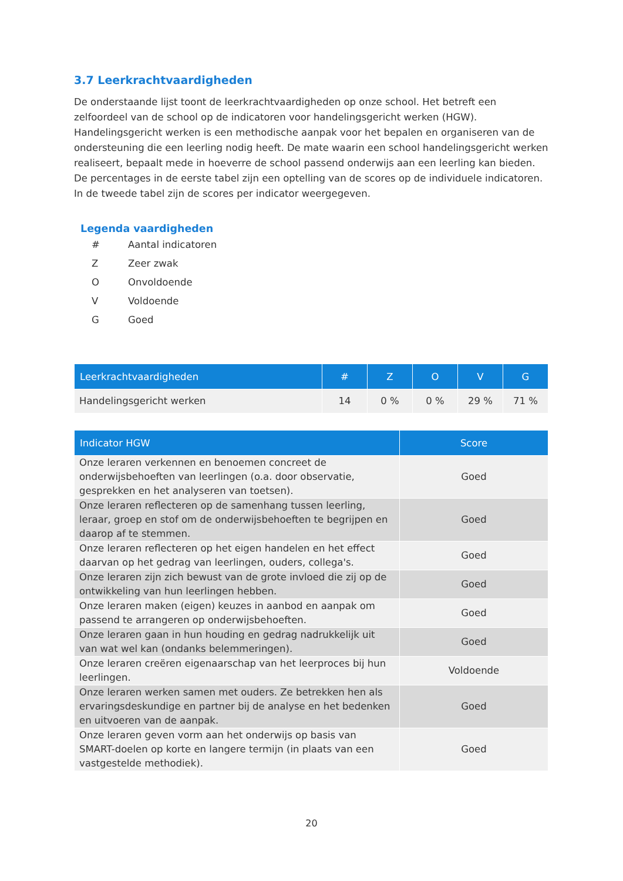3.7 Leerkrachtvaardigheden
De onderstaande lijst toont de leerkrachtvaardigheden op onze school. Het betreft een zelfoordeel van de school op de indicatoren voor handelingsgericht werken (HGW). Handelingsgericht werken is een methodische aanpak voor het bepalen en organiseren van de ondersteuning die een leerling nodig heeft. De mate waarin een school handelingsgericht werken realiseert, bepaalt mede in hoeverre de school passend onderwijs aan een leerling kan bieden.
De percentages in de eerste tabel zijn een optelling van de scores op de individuele indicatoren. In de tweede tabel zijn de scores per indicator weergegeven.
Legenda vaardigheden
# Aantal indicatoren
Z Zeer zwak
O Onvoldoende
V Voldoende
G Goed
| Leerkrachtvaardigheden | # | Z | O | V | G |
| --- | --- | --- | --- | --- | --- |
| Handelingsgericht werken | 14 | 0 % | 0 % | 29 % | 71 % |
| Indicator HGW | Score |
| --- | --- |
| Onze leraren verkennen en benoemen concreet de onderwijsbehoeften van leerlingen (o.a. door observatie, gesprekken en het analyseren van toetsen). | Goed |
| Onze leraren reflecteren op de samenhang tussen leerling, leraar, groep en stof om de onderwijsbehoeften te begrijpen en daarop af te stemmen. | Goed |
| Onze leraren reflecteren op het eigen handelen en het effect daarvan op het gedrag van leerlingen, ouders, collega's. | Goed |
| Onze leraren zijn zich bewust van de grote invloed die zij op de ontwikkeling van hun leerlingen hebben. | Goed |
| Onze leraren maken (eigen) keuzes in aanbod en aanpak om passend te arrangeren op onderwijsbehoeften. | Goed |
| Onze leraren gaan in hun houding en gedrag nadrukkelijk uit van wat wel kan (ondanks belemmeringen). | Goed |
| Onze leraren creëren eigenaarschap van het leerproces bij hun leerlingen. | Voldoende |
| Onze leraren werken samen met ouders. Ze betrekken hen als ervaringsdeskundige en partner bij de analyse en het bedenken en uitvoeren van de aanpak. | Goed |
| Onze leraren geven vorm aan het onderwijs op basis van SMART-doelen op korte en langere termijn (in plaats van een vastgestelde methodiek). | Goed |
20